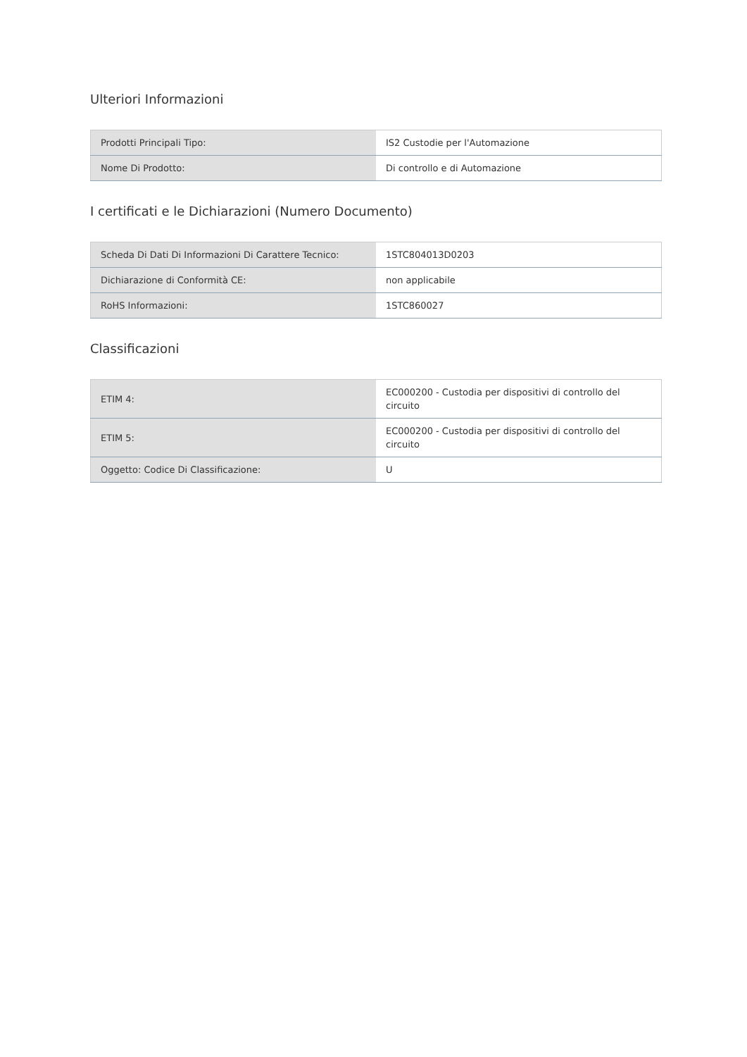Ulteriori Informazioni
| Prodotti Principali Tipo: | IS2 Custodie per l'Automazione |
| Nome Di Prodotto: | Di controllo e di Automazione |
I certificati e le Dichiarazioni (Numero Documento)
| Scheda Di Dati Di Informazioni Di Carattere Tecnico: | 1STC804013D0203 |
| Dichiarazione di Conformità CE: | non applicabile |
| RoHS Informazioni: | 1STC860027 |
Classificazioni
| ETIM 4: | EC000200 - Custodia per dispositivi di controllo del circuito |
| ETIM 5: | EC000200 - Custodia per dispositivi di controllo del circuito |
| Oggetto: Codice Di Classificazione: | U |